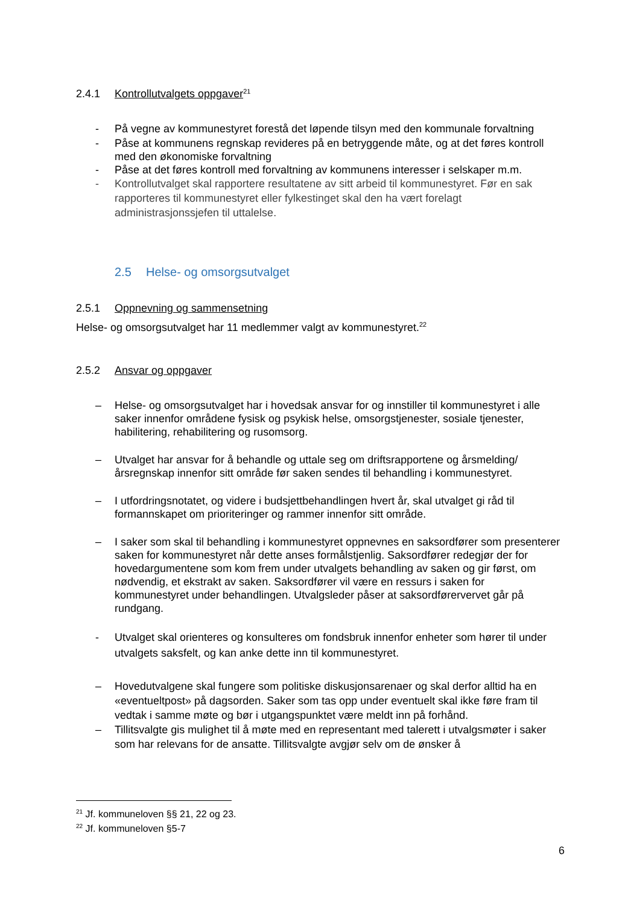2.4.1 Kontrollutvalgets oppgaver<sup>21</sup>
- På vegne av kommunestyret forestå det løpende tilsyn med den kommunale forvaltning
- Påse at kommunens regnskap revideres på en betryggende måte, og at det føres kontroll med den økonomiske forvaltning
- Påse at det føres kontroll med forvaltning av kommunens interesser i selskaper m.m.
- Kontrollutvalget skal rapportere resultatene av sitt arbeid til kommunestyret. Før en sak rapporteres til kommunestyret eller fylkestinget skal den ha vært forelagt administrasjonssjefen til uttalelse.
2.5 Helse- og omsorgsutvalget
2.5.1 Oppnevning og sammensetning
Helse- og omsorgsutvalget har 11 medlemmer valgt av kommunestyret.<sup>22</sup>
2.5.2 Ansvar og oppgaver
– Helse- og omsorgsutvalget har i hovedsak ansvar for og innstiller til kommunestyret i alle saker innenfor områdene fysisk og psykisk helse, omsorgstjenester, sosiale tjenester, habilitering, rehabilitering og rusomsorg.
– Utvalget har ansvar for å behandle og uttale seg om driftsrapportene og årsmelding/årsregnskap innenfor sitt område før saken sendes til behandling i kommunestyret.
– I utfordringsnotatet, og videre i budsjettbehandlingen hvert år, skal utvalget gi råd til formannskapet om prioriteringer og rammer innenfor sitt område.
– I saker som skal til behandling i kommunestyret oppnevnes en saksordfører som presenterer saken for kommunestyret når dette anses formålstjenlig. Saksordfører redegjør der for hovedargumentene som kom frem under utvalgets behandling av saken og gir først, om nødvendig, et ekstrakt av saken. Saksordfører vil være en ressurs i saken for kommunestyret under behandlingen. Utvalgsleder påser at saksordførervervet går på rundgang.
- Utvalget skal orienteres og konsulteres om fondsbruk innenfor enheter som hører til under utvalgets saksfelt, og kan anke dette inn til kommunestyret.
– Hovedutvalgene skal fungere som politiske diskusjonsarenaer og skal derfor alltid ha en «eventueltpost» på dagsorden. Saker som tas opp under eventuelt skal ikke føre fram til vedtak i samme møte og bør i utgangspunktet være meldt inn på forhånd.
– Tillitsvalgte gis mulighet til å møte med en representant med talerett i utvalgsmøter i saker som har relevans for de ansatte. Tillitsvalgte avgjør selv om de ønsker å
<sup>21</sup> Jf. kommuneloven §§ 21, 22 og 23.
<sup>22</sup> Jf. kommuneloven §5-7
6